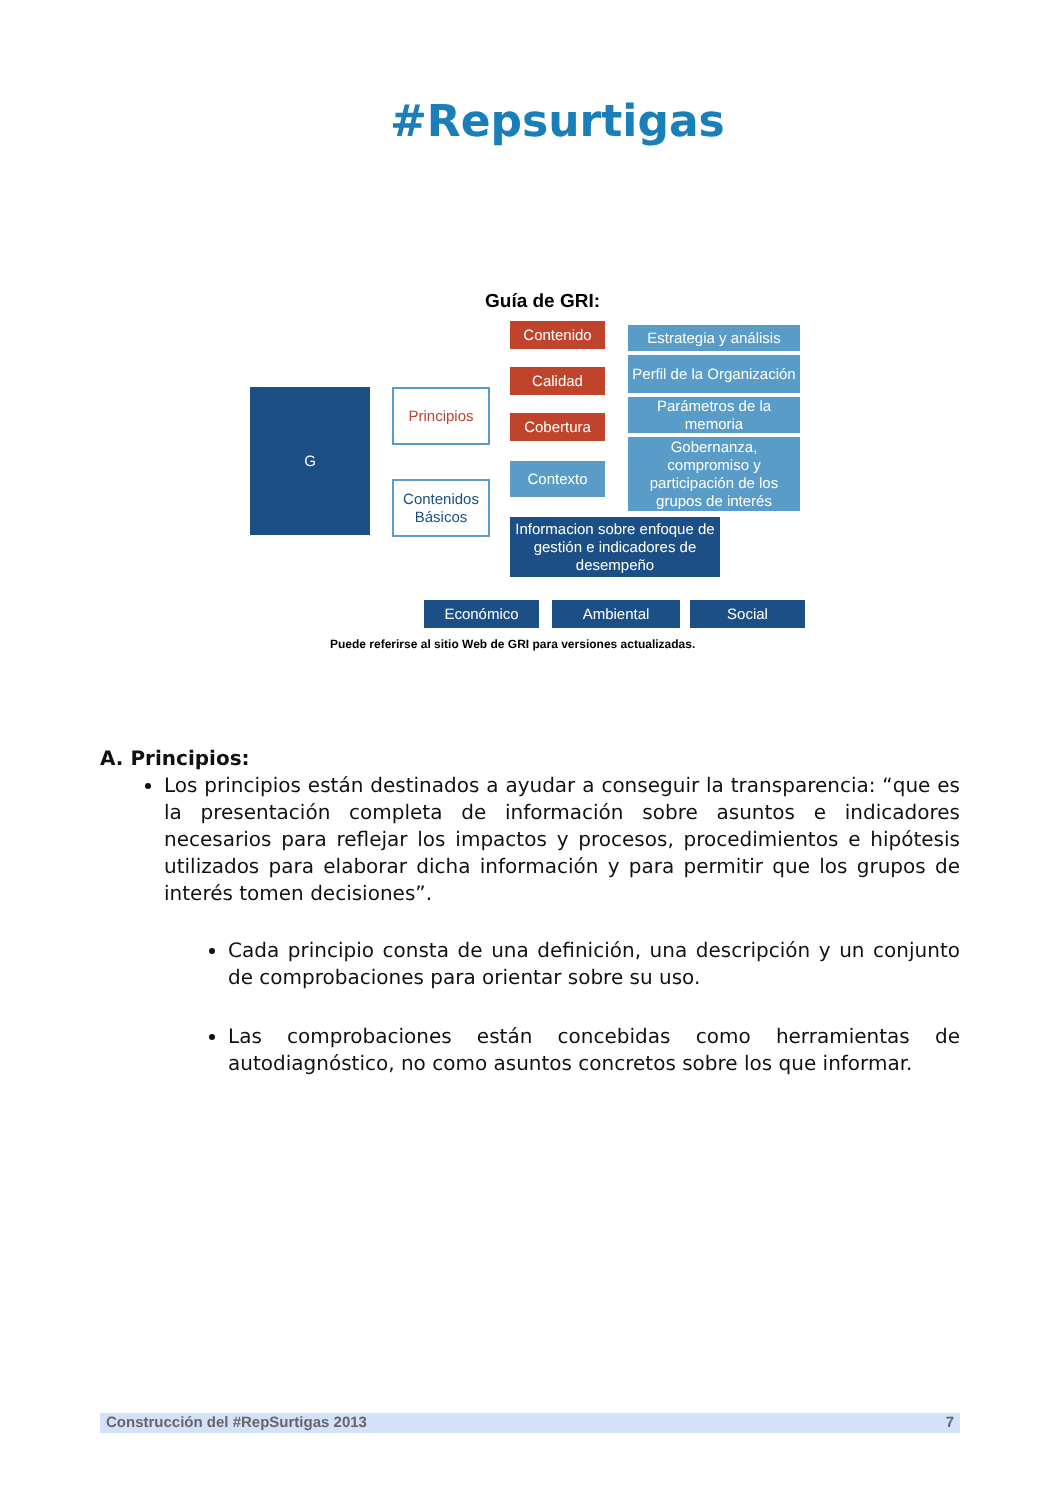#Repsurtigas
Guía de GRI:
G Principios
Contenidos Básicos
Contenido
Calidad
Cobertura
Contexto
Estrategia y análisis
Perfil de la Organización
Parámetros de la memoria
Gobernanza, compromiso y participación de los grupos de interés
Informacion sobre enfoque de gestión e indicadores de desempeño
Económico Ambiental Social
Puede referirse al sitio Web de GRI para versiones actualizadas.
A. Principios:
Los principios están destinados a ayudar a conseguir la transparencia: “que es la presentación completa de información sobre asuntos e indicadores necesarios para reflejar los impactos y procesos, procedimientos e hipótesis utilizados para elaborar dicha información y para permitir que los grupos de interés tomen decisiones”.
Cada principio consta de una definición, una descripción y un conjunto de comprobaciones para orientar sobre su uso.
Las comprobaciones están concebidas como herramientas de autodiagnóstico, no como asuntos concretos sobre los que informar.
Construcción del #RepSurtigas 2013 7